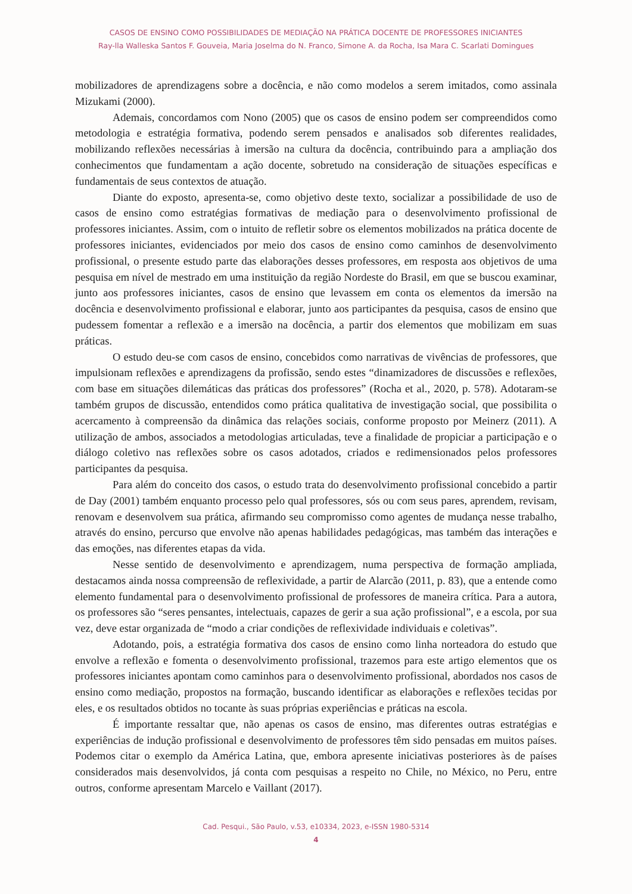CASOS DE ENSINO COMO POSSIBILIDADES DE MEDIAÇÃO NA PRÁTICA DOCENTE DE PROFESSORES INICIANTES
Ray-lla Walleska Santos F. Gouveia, Maria Joselma do N. Franco, Simone A. da Rocha, Isa Mara C. Scarlati Domingues
mobilizadores de aprendizagens sobre a docência, e não como modelos a serem imitados, como assinala Mizukami (2000).
Ademais, concordamos com Nono (2005) que os casos de ensino podem ser compreendidos como metodologia e estratégia formativa, podendo serem pensados e analisados sob diferentes realidades, mobilizando reflexões necessárias à imersão na cultura da docência, contribuindo para a ampliação dos conhecimentos que fundamentam a ação docente, sobretudo na consideração de situações específicas e fundamentais de seus contextos de atuação.
Diante do exposto, apresenta-se, como objetivo deste texto, socializar a possibilidade de uso de casos de ensino como estratégias formativas de mediação para o desenvolvimento profissional de professores iniciantes. Assim, com o intuito de refletir sobre os elementos mobilizados na prática docente de professores iniciantes, evidenciados por meio dos casos de ensino como caminhos de desenvolvimento profissional, o presente estudo parte das elaborações desses professores, em resposta aos objetivos de uma pesquisa em nível de mestrado em uma instituição da região Nordeste do Brasil, em que se buscou examinar, junto aos professores iniciantes, casos de ensino que levassem em conta os elementos da imersão na docência e desenvolvimento profissional e elaborar, junto aos participantes da pesquisa, casos de ensino que pudessem fomentar a reflexão e a imersão na docência, a partir dos elementos que mobilizam em suas práticas.
O estudo deu-se com casos de ensino, concebidos como narrativas de vivências de professores, que impulsionam reflexões e aprendizagens da profissão, sendo estes “dinamizadores de discussões e reflexões, com base em situações dilemáticas das práticas dos professores” (Rocha et al., 2020, p. 578). Adotaram-se também grupos de discussão, entendidos como prática qualitativa de investigação social, que possibilita o acercamento à compreensão da dinâmica das relações sociais, conforme proposto por Meinerz (2011). A utilização de ambos, associados a metodologias articuladas, teve a finalidade de propiciar a participação e o diálogo coletivo nas reflexões sobre os casos adotados, criados e redimensionados pelos professores participantes da pesquisa.
Para além do conceito dos casos, o estudo trata do desenvolvimento profissional concebido a partir de Day (2001) também enquanto processo pelo qual professores, sós ou com seus pares, aprendem, revisam, renovam e desenvolvem sua prática, afirmando seu compromisso como agentes de mudança nesse trabalho, através do ensino, percurso que envolve não apenas habilidades pedagógicas, mas também das interações e das emoções, nas diferentes etapas da vida.
Nesse sentido de desenvolvimento e aprendizagem, numa perspectiva de formação ampliada, destacamos ainda nossa compreensão de reflexividade, a partir de Alarcão (2011, p. 83), que a entende como elemento fundamental para o desenvolvimento profissional de professores de maneira crítica. Para a autora, os professores são “seres pensantes, intelectuais, capazes de gerir a sua ação profissional”, e a escola, por sua vez, deve estar organizada de “modo a criar condições de reflexividade individuais e coletivas”.
Adotando, pois, a estratégia formativa dos casos de ensino como linha norteadora do estudo que envolve a reflexão e fomenta o desenvolvimento profissional, trazemos para este artigo elementos que os professores iniciantes apontam como caminhos para o desenvolvimento profissional, abordados nos casos de ensino como mediação, propostos na formação, buscando identificar as elaborações e reflexões tecidas por eles, e os resultados obtidos no tocante às suas próprias experiências e práticas na escola.
É importante ressaltar que, não apenas os casos de ensino, mas diferentes outras estratégias e experiências de indução profissional e desenvolvimento de professores têm sido pensadas em muitos países. Podemos citar o exemplo da América Latina, que, embora apresente iniciativas posteriores às de países considerados mais desenvolvidos, já conta com pesquisas a respeito no Chile, no México, no Peru, entre outros, conforme apresentam Marcelo e Vaillant (2017).
Cad. Pesqui., São Paulo, v.53, e10334, 2023, e-ISSN 1980-5314
4